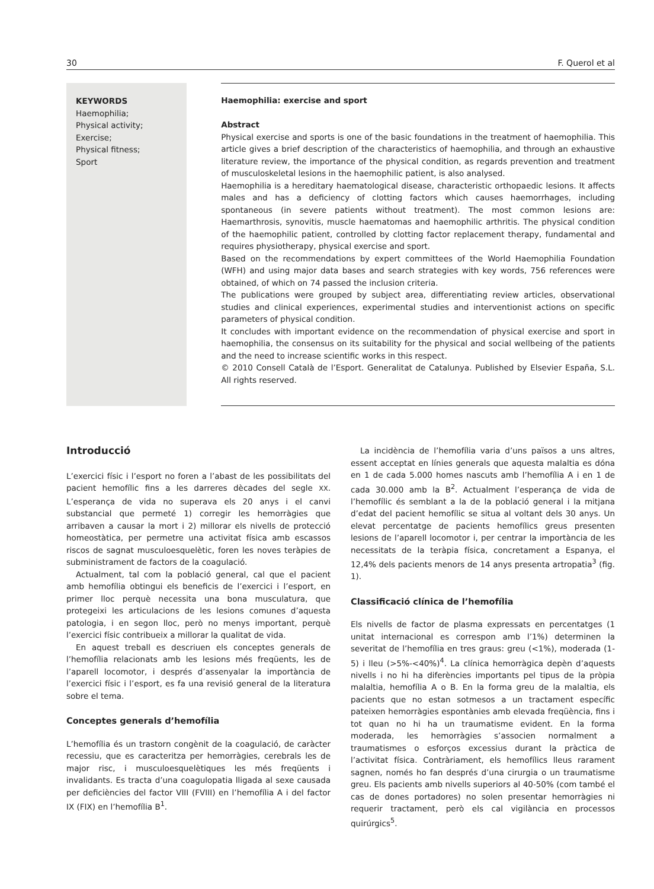30 F. Querol et al
KEYWORDS
Haemophilia;
Physical activity;
Exercise;
Physical fitness;
Sport
Haemophilia: exercise and sport
Abstract
Physical exercise and sports is one of the basic foundations in the treatment of haemophilia. This article gives a brief description of the characteristics of haemophilia, and through an exhaustive literature review, the importance of the physical condition, as regards prevention and treatment of musculoskeletal lesions in the haemophilic patient, is also analysed.
Haemophilia is a hereditary haematological disease, characteristic orthopaedic lesions. It affects males and has a deficiency of clotting factors which causes haemorrhages, including spontaneous (in severe patients without treatment). The most common lesions are: Haemarthrosis, synovitis, muscle haematomas and haemophilic arthritis. The physical condition of the haemophilic patient, controlled by clotting factor replacement therapy, fundamental and requires physiotherapy, physical exercise and sport.
Based on the recommendations by expert committees of the World Haemophilia Foundation (WFH) and using major data bases and search strategies with key words, 756 references were obtained, of which on 74 passed the inclusion criteria.
The publications were grouped by subject area, differentiating review articles, observational studies and clinical experiences, experimental studies and interventionist actions on specific parameters of physical condition.
It concludes with important evidence on the recommendation of physical exercise and sport in haemophilia, the consensus on its suitability for the physical and social wellbeing of the patients and the need to increase scientific works in this respect.
© 2010 Consell Català de l’Esport. Generalitat de Catalunya. Published by Elsevier España, S.L. All rights reserved.
Introducció
L’exercici físic i l’esport no foren a l’abast de les possibilitats del pacient hemofílic fins a les darreres dècades del segle XX. L’esperança de vida no superava els 20 anys i el canvi substancial que permeté 1) corregir les hemorràgies que arribaven a causar la mort i 2) millorar els nivells de protecció homeostàtica, per permetre una activitat física amb escassos riscos de sagnat musculoesquelètic, foren les noves teràpies de subministrament de factors de la coagulació.
Actualment, tal com la població general, cal que el pacient amb hemofília obtingui els beneficis de l’exercici i l’esport, en primer lloc perquè necessita una bona musculatura, que protegeixi les articulacions de les lesions comunes d’aquesta patologia, i en segon lloc, però no menys important, perquè l’exercici físic contribueix a millorar la qualitat de vida.
En aquest treball es descriuen els conceptes generals de l’hemofília relacionats amb les lesions més freqüents, les de l’aparell locomotor, i després d’assenyalar la importància de l’exercici físic i l’esport, es fa una revisió general de la literatura sobre el tema.
Conceptes generals d’hemofília
L’hemofília és un trastorn congènit de la coagulació, de caràcter recessiu, que es caracteritza per hemorràgies, cerebrals les de major risc, i musculoesquelètiques les més freqüents i invalidants. Es tracta d’una coagulopatia lligada al sexe causada per deficiències del factor VIII (FVIII) en l’hemofília A i del factor IX (FIX) en l’hemofília B<sup>1</sup>.
La incidència de l’hemofília varia d’uns països a uns altres, essent acceptat en línies generals que aquesta malaltia es dóna en 1 de cada 5.000 homes nascuts amb l’hemofília A i en 1 de cada 30.000 amb la B<sup>2</sup>. Actualment l’esperança de vida de l’hemofílic és semblant a la de la població general i la mitjana d’edat del pacient hemofílic se situa al voltant dels 30 anys. Un elevat percentatge de pacients hemofílics greus presenten lesions de l’aparell locomotor i, per centrar la importància de les necessitats de la teràpia física, concretament a Espanya, el 12,4% dels pacients menors de 14 anys presenta artropatia<sup>3</sup> (fig. 1).
Classificació clínica de l’hemofília
Els nivells de factor de plasma expressats en percentatges (1 unitat internacional es correspon amb l’1%) determinen la severitat de l’hemofília en tres graus: greu (<1%), moderada (1-5) i lleu (>5%-<40%)<sup>4</sup>. La clínica hemorràgica depèn d’aquests nivells i no hi ha diferències importants pel tipus de la pròpia malaltia, hemofília A o B. En la forma greu de la malaltia, els pacients que no estan sotmesos a un tractament específic pateixen hemorràgies espontànies amb elevada freqüència, fins i tot quan no hi ha un traumatisme evident. En la forma moderada, les hemorràgies s’associen normalment a traumatismes o esforços excessius durant la pràctica de l’activitat física. Contràriament, els hemofílics lleus rarament sagnen, només ho fan després d’una cirurgia o un traumatisme greu. Els pacients amb nivells superiors al 40-50% (com també el cas de dones portadores) no solen presentar hemorràgies ni requerir tractament, però els cal vigilància en processos quirúrgics<sup>5</sup>.